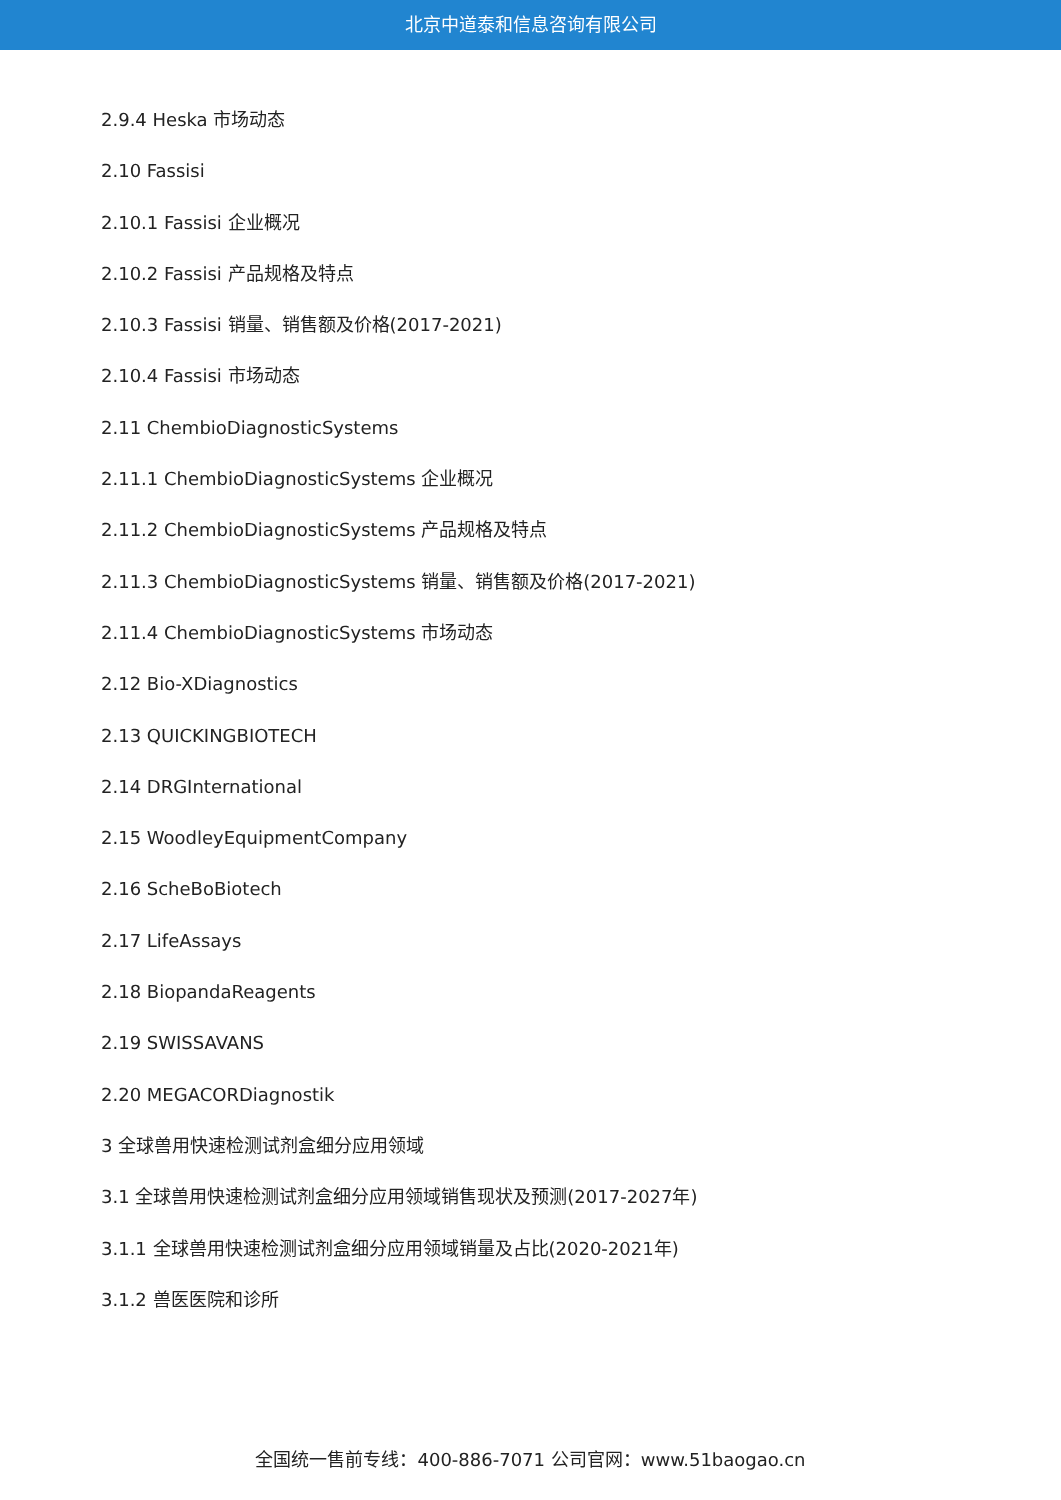北京中道泰和信息咨询有限公司
2.9.4 Heska 市场动态
2.10 Fassisi
2.10.1 Fassisi 企业概况
2.10.2 Fassisi 产品规格及特点
2.10.3 Fassisi 销量、销售额及价格(2017-2021)
2.10.4 Fassisi 市场动态
2.11 ChembioDiagnosticSystems
2.11.1 ChembioDiagnosticSystems 企业概况
2.11.2 ChembioDiagnosticSystems 产品规格及特点
2.11.3 ChembioDiagnosticSystems 销量、销售额及价格(2017-2021)
2.11.4 ChembioDiagnosticSystems 市场动态
2.12 Bio-XDiagnostics
2.13 QUICKINGBIOTECH
2.14 DRGInternational
2.15 WoodleyEquipmentCompany
2.16 ScheBoBiotech
2.17 LifeAssays
2.18 BiopandaReagents
2.19 SWISSAVANS
2.20 MEGACORDiagnostik
3 全球兽用快速检测试剂盒细分应用领域
3.1 全球兽用快速检测试剂盒细分应用领域销售现状及预测(2017-2027年)
3.1.1 全球兽用快速检测试剂盒细分应用领域销量及占比(2020-2021年)
3.1.2 兽医医院和诊所
全国统一售前专线：400-886-7071 公司官网：www.51baogao.cn